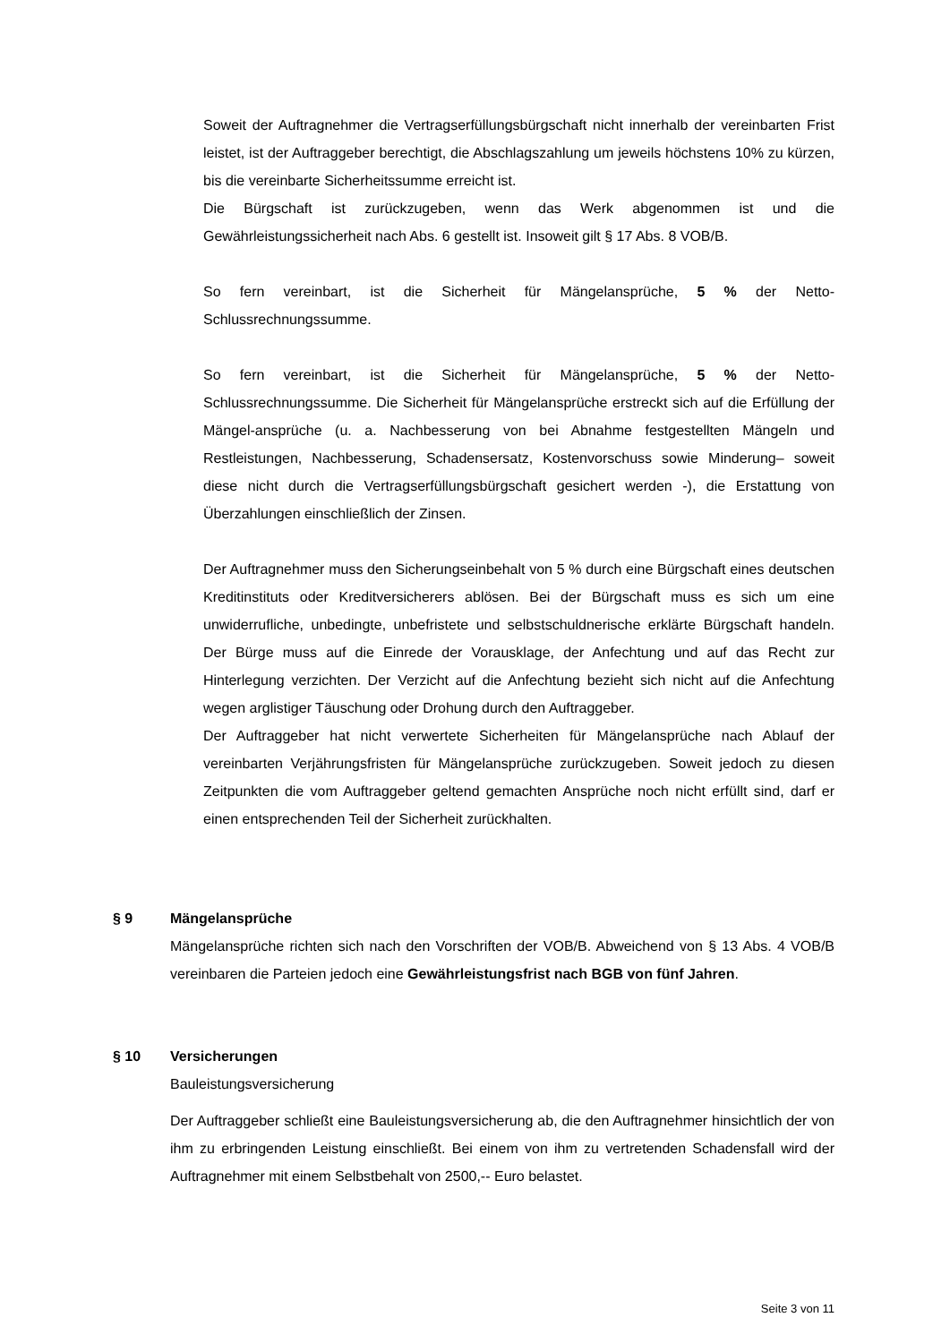Soweit der Auftragnehmer die Vertragserfüllungsbürgschaft nicht innerhalb der vereinbarten Frist leistet, ist der Auftraggeber berechtigt, die Abschlagszahlung um jeweils höchstens 10% zu kürzen, bis die vereinbarte Sicherheitssumme erreicht ist.
Die Bürgschaft ist zurückzugeben, wenn das Werk abgenommen ist und die Gewährleistungssicherheit nach Abs. 6 gestellt ist. Insoweit gilt § 17 Abs. 8 VOB/B.
So fern vereinbart, ist die Sicherheit für Mängelansprüche, 5 % der Netto-Schlussrechnungssumme.
So fern vereinbart, ist die Sicherheit für Mängelansprüche, 5 % der Netto-Schlussrechnungssumme. Die Sicherheit für Mängelansprüche erstreckt sich auf die Erfüllung der Mängel-ansprüche (u. a. Nachbesserung von bei Abnahme festgestellten Mängeln und Restleistungen, Nachbesserung, Schadensersatz, Kostenvorschuss sowie Minderung– soweit diese nicht durch die Vertragserfüllungsbürgschaft gesichert werden -), die Erstattung von Überzahlungen einschließlich der Zinsen.
Der Auftragnehmer muss den Sicherungseinbehalt von 5 % durch eine Bürgschaft eines deutschen Kreditinstituts oder Kreditversicherers ablösen. Bei der Bürgschaft muss es sich um eine unwiderrufliche, unbedingte, unbefristete und selbstschuldnerische erklärte Bürgschaft handeln. Der Bürge muss auf die Einrede der Vorausklage, der Anfechtung und auf das Recht zur Hinterlegung verzichten. Der Verzicht auf die Anfechtung bezieht sich nicht auf die Anfechtung wegen arglistiger Täuschung oder Drohung durch den Auftraggeber.
Der Auftraggeber hat nicht verwertete Sicherheiten für Mängelansprüche nach Ablauf der vereinbarten Verjährungsfristen für Mängelansprüche zurückzugeben. Soweit jedoch zu diesen Zeitpunkten die vom Auftraggeber geltend gemachten Ansprüche noch nicht erfüllt sind, darf er einen entsprechenden Teil der Sicherheit zurückhalten.
§ 9 Mängelansprüche
Mängelansprüche richten sich nach den Vorschriften der VOB/B. Abweichend von § 13 Abs. 4 VOB/B vereinbaren die Parteien jedoch eine Gewährleistungsfrist nach BGB von fünf Jahren.
§ 10 Versicherungen
Bauleistungsversicherung
Der Auftraggeber schließt eine Bauleistungsversicherung ab, die den Auftragnehmer hinsichtlich der von ihm zu erbringenden Leistung einschließt. Bei einem von ihm zu vertretenden Schadensfall wird der Auftragnehmer mit einem Selbstbehalt von 2500,-- Euro belastet.
Seite 3 von 11